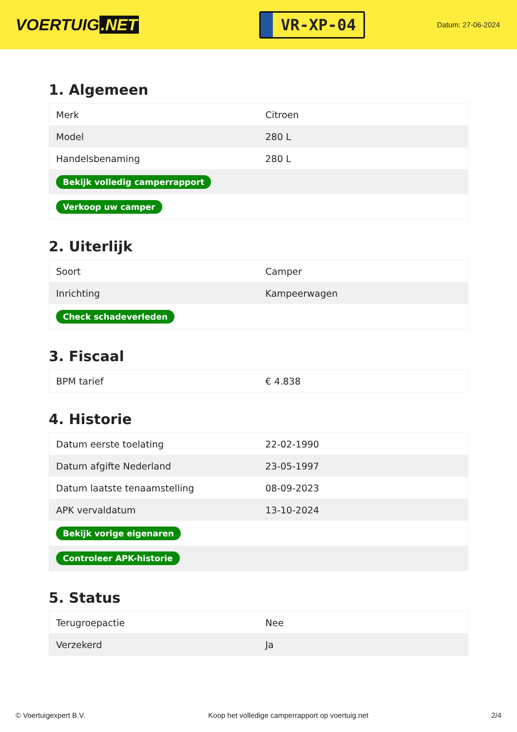VOERTUIG.NET
VR-XP-04
Datum: 27-06-2024
1. Algemeen
| Merk | Citroen |
| Model | 280 L |
| Handelsbenaming | 280 L |
| Bekijk volledig camperrapport | |
| Verkoop uw camper | |
2. Uiterlijk
| Soort | Camper |
| Inrichting | Kampeerwagen |
| Check schadeverleden | |
3. Fiscaal
| BPM tarief | € 4.838 |
4. Historie
| Datum eerste toelating | 22-02-1990 |
| Datum afgifte Nederland | 23-05-1997 |
| Datum laatste tenaamstelling | 08-09-2023 |
| APK vervaldatum | 13-10-2024 |
| Bekijk vorige eigenaren | |
| Controleer APK-historie | |
5. Status
| Terugroepactie | Nee |
| Verzekerd | Ja |
© Voertuigexpert B.V. Koop het volledige camperrapport op voertuig.net 2/4